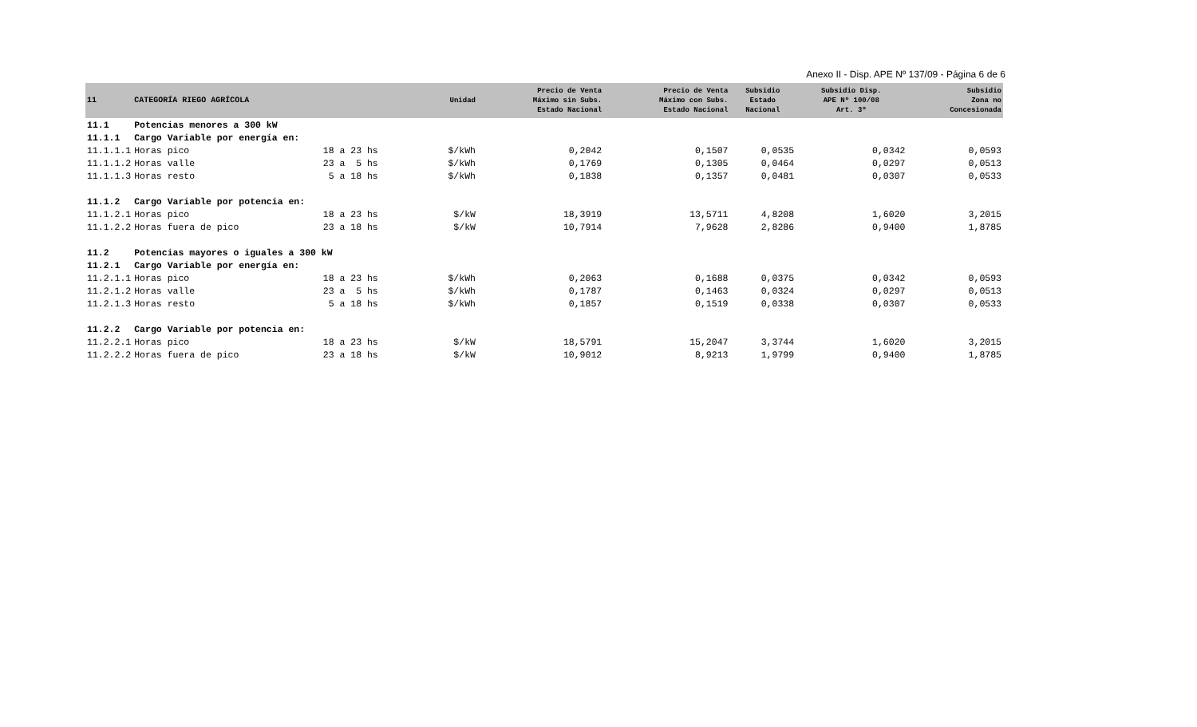Anexo II - Disp. APE Nº 137/09 - Página 6 de 6
| 11 | CATEGORÍA RIEGO AGRÍCOLA | | Unidad | Precio de Venta Máximo sin Subs. Estado Nacional | Precio de Venta Máximo con Subs. Estado Nacional | Subsidio Estado Nacional | Subsidio Disp. APE Nº 100/08 Art. 3º | Subsidio Zona no Concesionada |
| --- | --- | --- | --- | --- | --- | --- | --- | --- |
| 11.1 | Potencias menores a 300 kW | | | | | | | |
| 11.1.1 | Cargo Variable por energía en: | | | | | | | |
| 11.1.1.1 | Horas pico | 18 a 23 hs | $/kWh | 0,2042 | 0,1507 | 0,0535 | 0,0342 | 0,0593 |
| 11.1.1.2 | Horas valle | 23 a 5 hs | $/kWh | 0,1769 | 0,1305 | 0,0464 | 0,0297 | 0,0513 |
| 11.1.1.3 | Horas resto | 5 a 18 hs | $/kWh | 0,1838 | 0,1357 | 0,0481 | 0,0307 | 0,0533 |
| 11.1.2 | Cargo Variable por potencia en: | | | | | | | |
| 11.1.2.1 | Horas pico | 18 a 23 hs | $/kW | 18,3919 | 13,5711 | 4,8208 | 1,6020 | 3,2015 |
| 11.1.2.2 | Horas fuera de pico | 23 a 18 hs | $/kW | 10,7914 | 7,9628 | 2,8286 | 0,9400 | 1,8785 |
| 11.2 | Potencias mayores o iguales a 300 kW | | | | | | | |
| 11.2.1 | Cargo Variable por energía en: | | | | | | | |
| 11.2.1.1 | Horas pico | 18 a 23 hs | $/kWh | 0,2063 | 0,1688 | 0,0375 | 0,0342 | 0,0593 |
| 11.2.1.2 | Horas valle | 23 a 5 hs | $/kWh | 0,1787 | 0,1463 | 0,0324 | 0,0297 | 0,0513 |
| 11.2.1.3 | Horas resto | 5 a 18 hs | $/kWh | 0,1857 | 0,1519 | 0,0338 | 0,0307 | 0,0533 |
| 11.2.2 | Cargo Variable por potencia en: | | | | | | | |
| 11.2.2.1 | Horas pico | 18 a 23 hs | $/kW | 18,5791 | 15,2047 | 3,3744 | 1,6020 | 3,2015 |
| 11.2.2.2 | Horas fuera de pico | 23 a 18 hs | $/kW | 10,9012 | 8,9213 | 1,9799 | 0,9400 | 1,8785 |